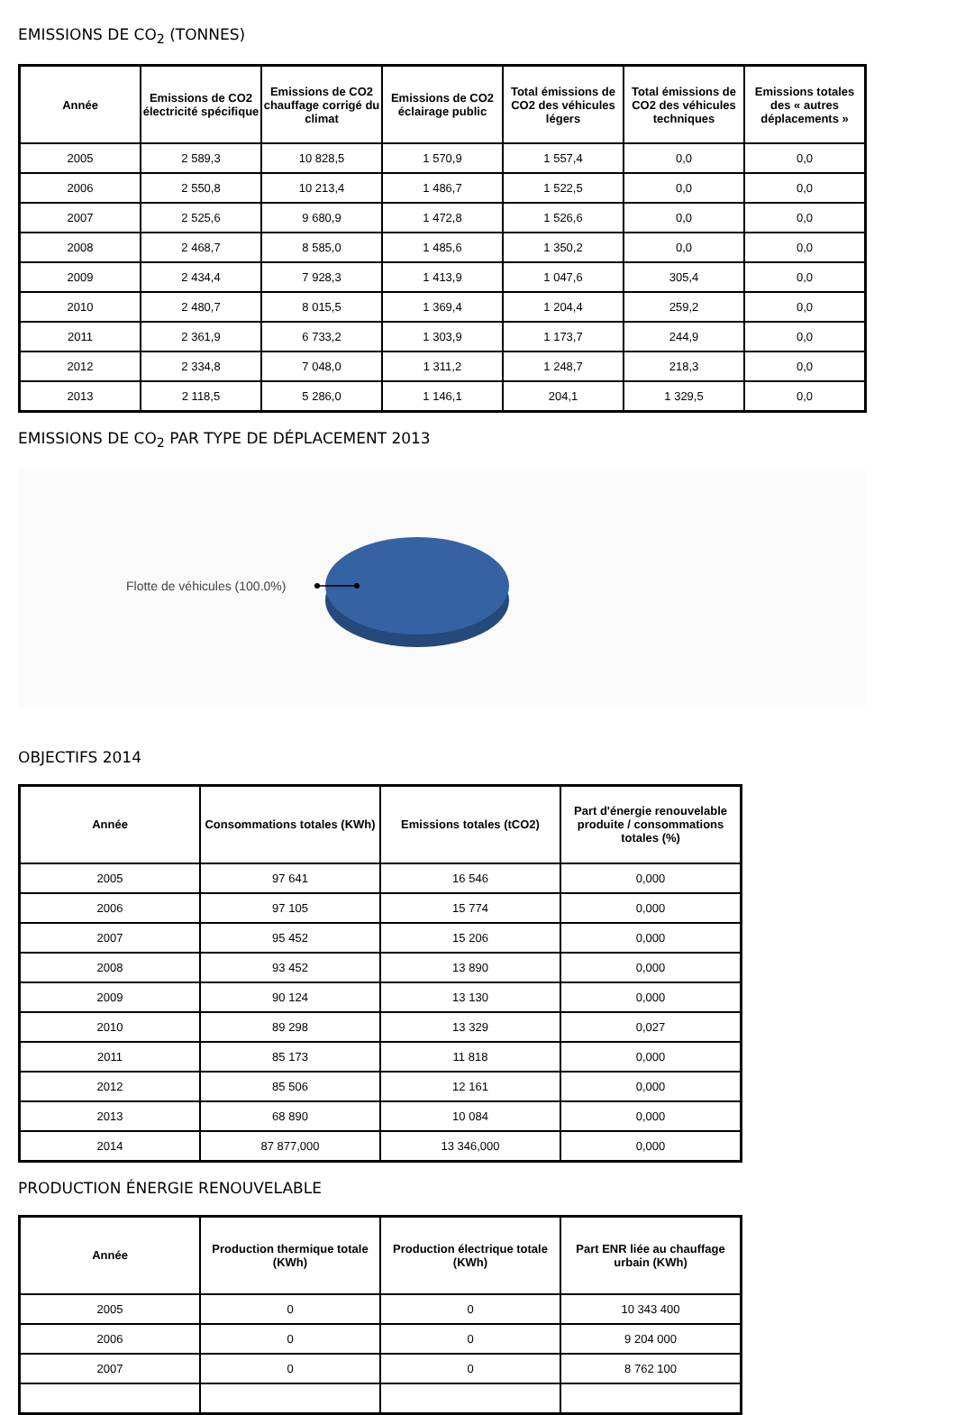EMISSIONS DE CO<sub>2</sub> (TONNES)
| Année | Emissions de CO2 électricité spécifique | Emissions de CO2 chauffage corrigé du climat | Emissions de CO2 éclairage public | Total émissions de CO2 des véhicules légers | Total émissions de CO2 des véhicules techniques | Emissions totales des « autres déplacements » |
| --- | --- | --- | --- | --- | --- | --- |
| 2005 | 2 589,3 | 10 828,5 | 1 570,9 | 1 557,4 | 0,0 | 0,0 |
| 2006 | 2 550,8 | 10 213,4 | 1 486,7 | 1 522,5 | 0,0 | 0,0 |
| 2007 | 2 525,6 | 9 680,9 | 1 472,8 | 1 526,6 | 0,0 | 0,0 |
| 2008 | 2 468,7 | 8 585,0 | 1 485,6 | 1 350,2 | 0,0 | 0,0 |
| 2009 | 2 434,4 | 7 928,3 | 1 413,9 | 1 047,6 | 305,4 | 0,0 |
| 2010 | 2 480,7 | 8 015,5 | 1 369,4 | 1 204,4 | 259,2 | 0,0 |
| 2011 | 2 361,9 | 6 733,2 | 1 303,9 | 1 173,7 | 244,9 | 0,0 |
| 2012 | 2 334,8 | 7 048,0 | 1 311,2 | 1 248,7 | 218,3 | 0,0 |
| 2013 | 2 118,5 | 5 286,0 | 1 146,1 | 204,1 | 1 329,5 | 0,0 |
EMISSIONS DE CO<sub>2</sub> PAR TYPE DE DÉPLACEMENT 2013
Flotte de véhicules (100.0%)
OBJECTIFS 2014
| Année | Consommations totales (KWh) | Emissions totales (tCO2) | Part d'énergie renouvelable produite / consommations totales (%) |
| --- | --- | --- | --- |
| 2005 | 97 641 | 16 546 | 0,000 |
| 2006 | 97 105 | 15 774 | 0,000 |
| 2007 | 95 452 | 15 206 | 0,000 |
| 2008 | 93 452 | 13 890 | 0,000 |
| 2009 | 90 124 | 13 130 | 0,000 |
| 2010 | 89 298 | 13 329 | 0,027 |
| 2011 | 85 173 | 11 818 | 0,000 |
| 2012 | 85 506 | 12 161 | 0,000 |
| 2013 | 68 890 | 10 084 | 0,000 |
| 2014 | 87 877,000 | 13 346,000 | 0,000 |
PRODUCTION ÉNERGIE RENOUVELABLE
| Année | Production thermique totale (KWh) | Production électrique totale (KWh) | Part ENR liée au chauffage urbain (KWh) |
| --- | --- | --- | --- |
| 2005 | 0 | 0 | 10 343 400 |
| 2006 | 0 | 0 | 9 204 000 |
| 2007 | 0 | 0 | 8 762 100 |